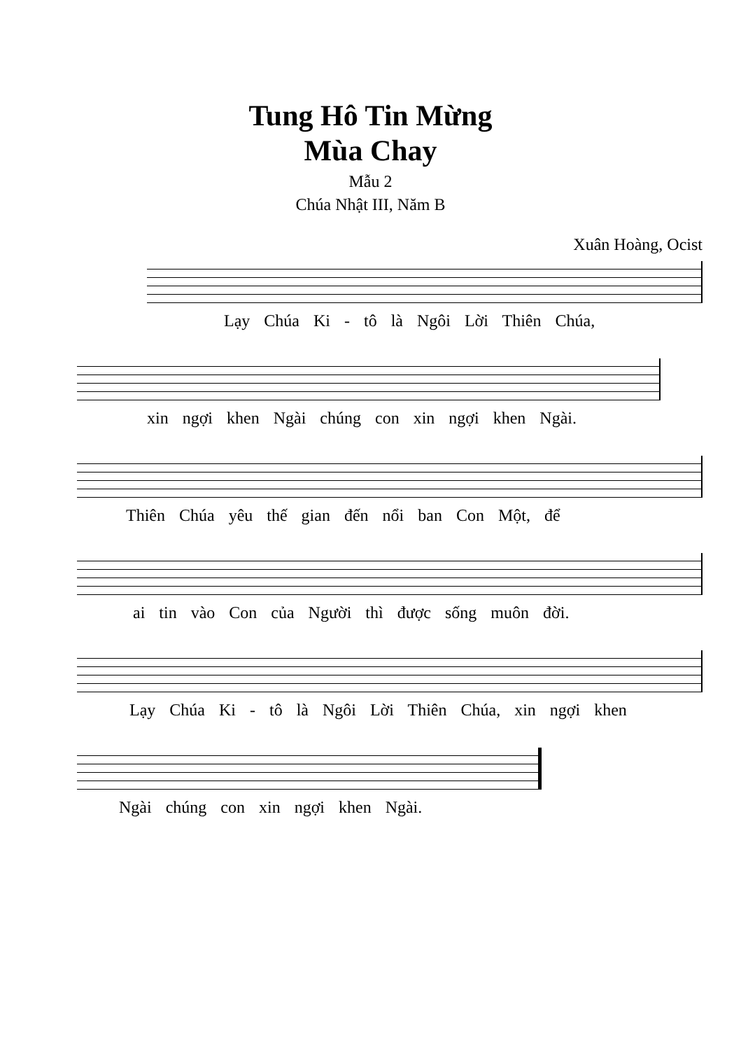Tung Hô Tin Mừng
Mùa Chay
Mẫu 2
Chúa Nhật III, Năm B
Xuân Hoàng, Ocist
Lạy Chúa Ki - tô là Ngôi Lời Thiên Chúa,
xin ngợi khen Ngài chúng con xin ngợi khen Ngài.
Thiên Chúa yêu thế gian đến nổi ban Con Một, để
ai tin vào Con của Người thì được sống muôn đời.
Lạy Chúa Ki - tô là Ngôi Lời Thiên Chúa, xin ngợi khen
Ngài chúng con xin ngợi khen Ngài.